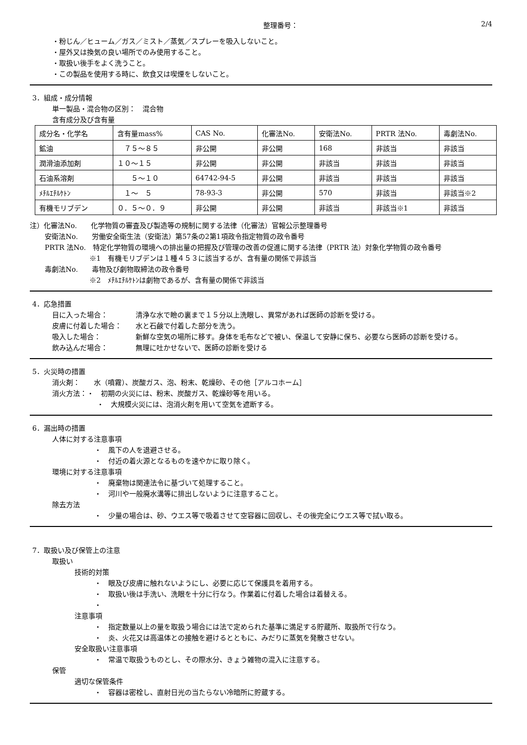整理番号： 2/4
・粉じん／ヒューム／ガス／ミスト／蒸気／スプレーを吸入しないこと。
・屋外又は換気の良い場所でのみ使用すること。
・取扱い後手をよく洗うこと。
・この製品を使用する時に、飲食又は喫煙をしないこと。
3．組成・成分情報
単一製品・混合物の区別：　混合物
含有成分及び含有量
| 成分名・化学名 | 含有量mass% | CAS No. | 化審法No. | 安衛法No. | PRTR 法No. | 毒劇法No. |
| 鉱油 | ７５～８５ | 非公開 | 非公開 | 168 | 非該当 | 非該当 |
| 潤滑油添加剤 | １０～１５ | 非公開 | 非公開 | 非該当 | 非該当 | 非該当 |
| 石油系溶剤 | ５～１０ | 64742-94-5 | 非公開 | 非該当 | 非該当 | 非該当 |
| ﾒﾁﾙｴﾁﾙｹﾄﾝ | １～ ５ | 78-93-3 | 非公開 | 570 | 非該当 | 非該当※2 |
| 有機モリブデン | ０．５～０．９ | 非公開 | 非公開 | 非該当 | 非該当※1 | 非該当 |
注）化審法No.　　化学物質の審査及び製造等の規制に関する法律（化審法）官報公示整理番号
安衛法No.　　労働安全衛生法（安衛法）第57条の2第1項政令指定物質の政令番号
PRTR 法No.　特定化学物質の環境への排出量の把握及び管理の改善の促進に関する法律（PRTR 法）対象化学物質の政令番号
※1　有機モリブデンは１種４５３に該当するが、含有量の関係で非該当
毒劇法No.　　毒物及び劇物取締法の政令番号
※2　ﾒﾁﾙｴﾁﾙｹﾄﾝは劇物であるが、含有量の関係で非該当
4．応急措置
目に入った場合：　　　　清浄な水で瞼の裏まで１５分以上洗眼し、異常があれば医師の診断を受ける。
皮膚に付着した場合：　　水と石鹸で付着した部分を洗う。
吸入した場合：　　　　　新鮮な空気の場所に移す。身体を毛布などで被い、保温して安静に保ち、必要なら医師の診断を受ける。
飲み込んだ場合：　　　　無理に吐かせないで、医師の診断を受ける
5．火災時の措置
消火剤：　　水（噴霧）、炭酸ガス、泡、粉末、乾燥砂、その他［アルコホーム］
消火方法：・　初期の火災には、粉末、炭酸ガス、乾燥砂等を用いる。
・　大規模火災には、泡消火剤を用いて空気を遮断する。
6．漏出時の措置
人体に対する注意事項
・　風下の人を退避させる。
・　付近の着火源となるものを速やかに取り除く。
環境に対する注意事項
・　廃棄物は関連法令に基づいて処理すること。
・　河川や一般廃水溝等に排出しないように注意すること。
除去方法
・　少量の場合は、砂、ウエス等で吸着させて空容器に回収し、その後完全にウエス等で拭い取る。
7．取扱い及び保管上の注意
取扱い
技術的対策
・　眼及び皮膚に触れないようにし、必要に応じて保護具を着用する。
・　取扱い後は手洗い、洗眼を十分に行なう。作業着に付着した場合は着替える。
・
注意事項
・　指定数量以上の量を取扱う場合には法で定められた基準に満足する貯蔵所、取扱所で行なう。
・　炎、火花又は高温体との接触を避けるとともに、みだりに蒸気を発散させない。
安全取扱い注意事項
・　常温で取扱うものとし、その際水分、きょう雑物の混入に注意する。
保管
適切な保管条件
・　容器は密栓し、直射日光の当たらない冷暗所に貯蔵する。